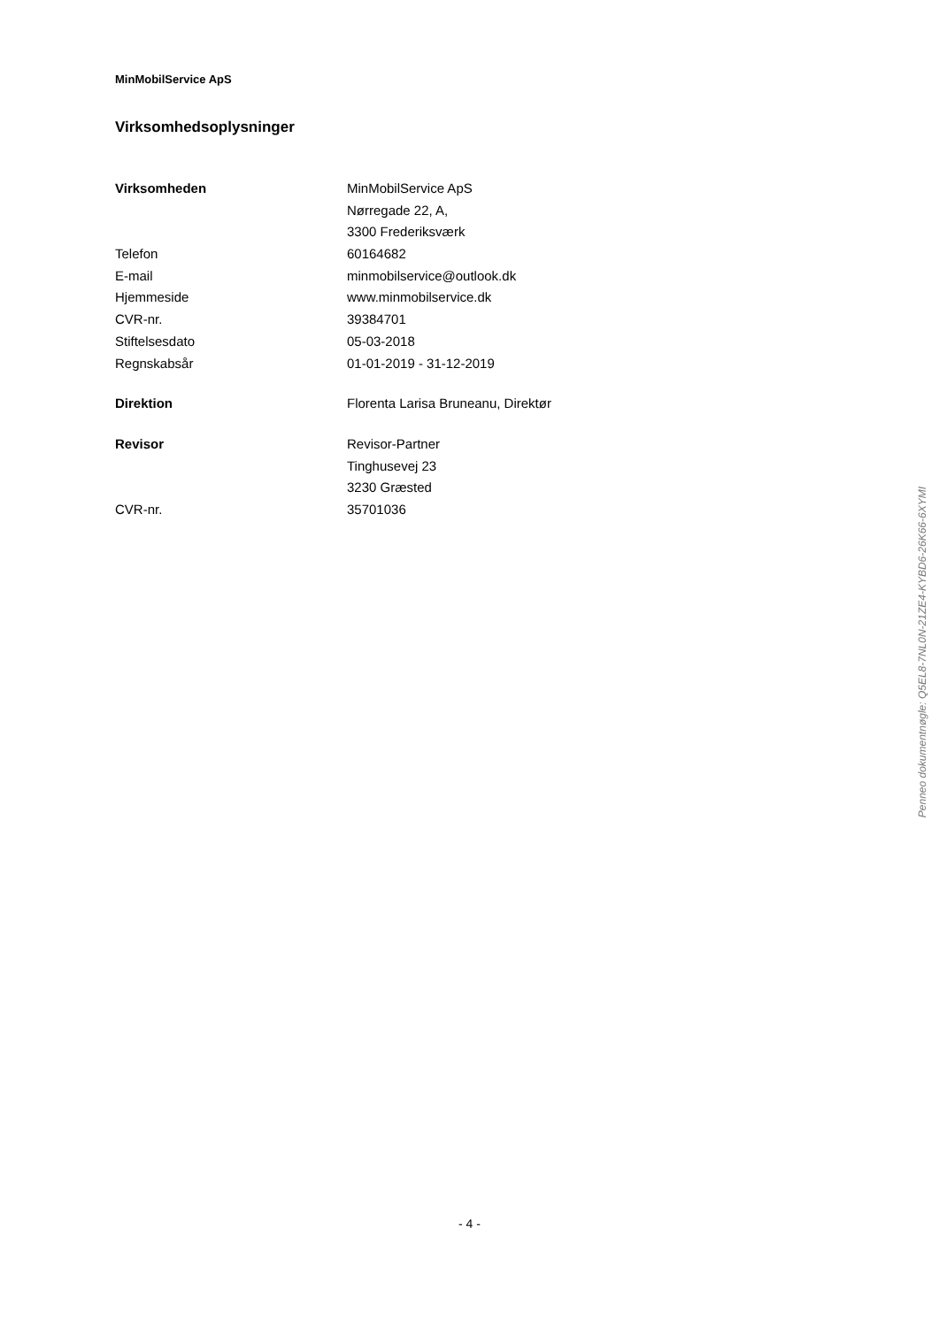MinMobilService ApS
Virksomhedsoplysninger
| Virksomheden | MinMobilService ApS |
| | Nørregade 22, A, |
| | 3300 Frederiksværk |
| Telefon | 60164682 |
| E-mail | minmobilservice@outlook.dk |
| Hjemmeside | www.minmobilservice.dk |
| CVR-nr. | 39384701 |
| Stiftelsesdato | 05-03-2018 |
| Regnskabsår | 01-01-2019 - 31-12-2019 |
| Direktion | Florenta Larisa Bruneanu, Direktør |
| Revisor | Revisor-Partner |
| | Tinghusevej 23 |
| | 3230 Græsted |
| CVR-nr. | 35701036 |
Penneo dokumentnøgle: Q5EL8-7NL0N-21ZE4-KYBD6-26K66-6XYMI
- 4 -